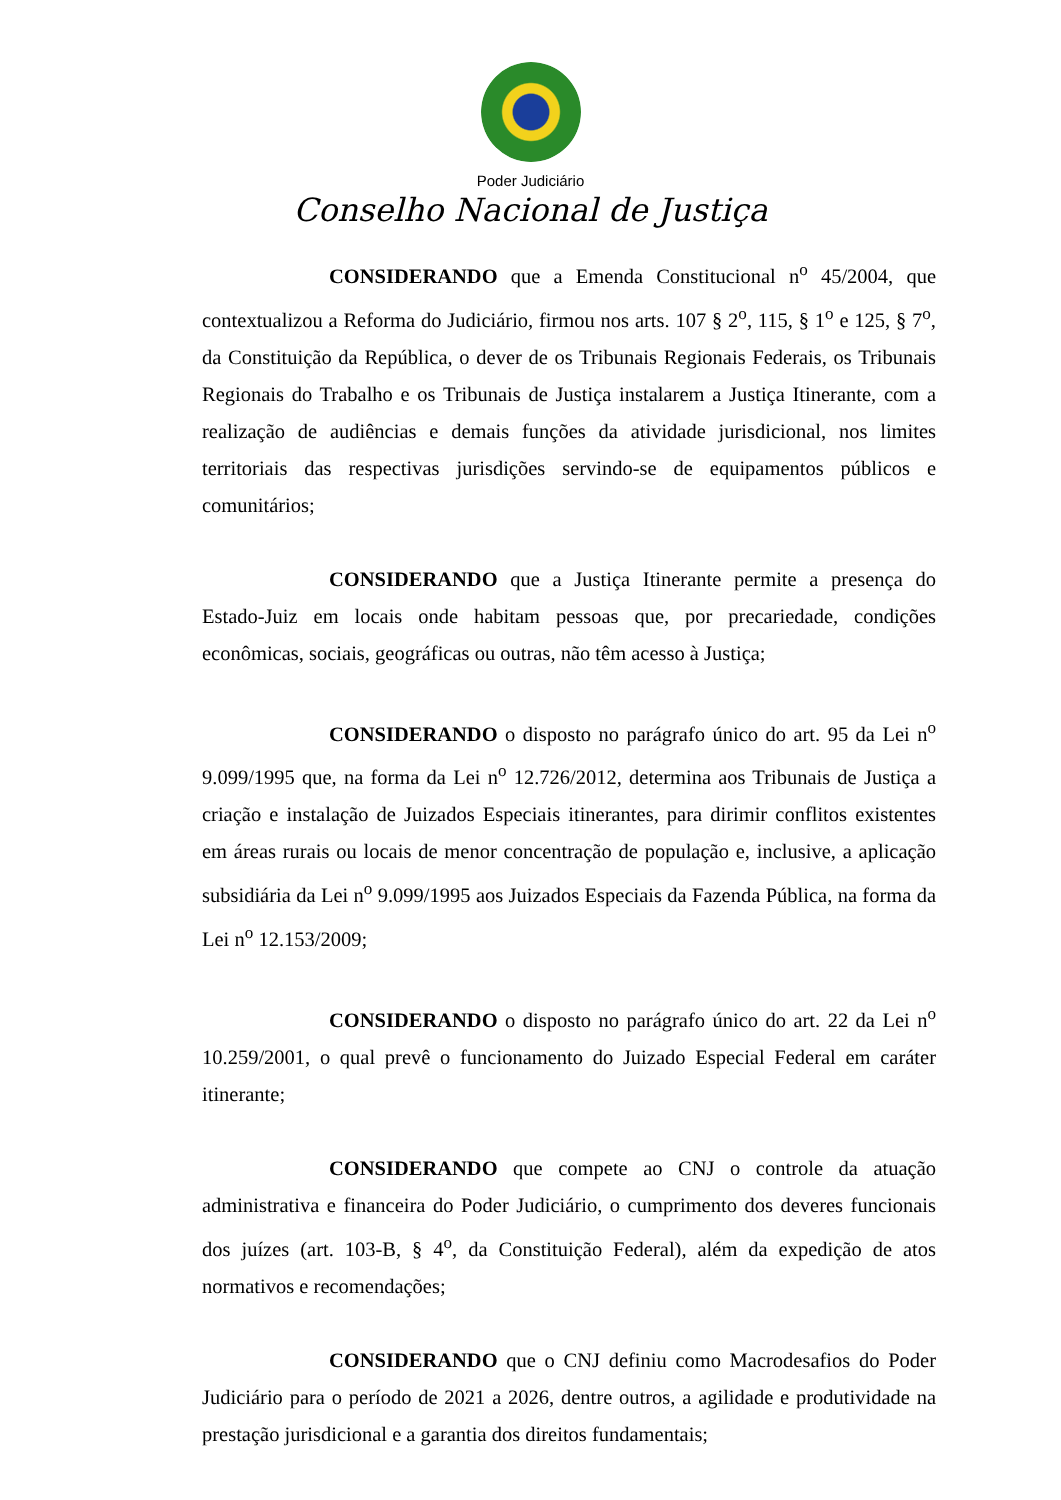Poder Judiciário
Conselho Nacional de Justiça
CONSIDERANDO que a Emenda Constitucional n<sup>o</sup> 45/2004, que contextualizou a Reforma do Judiciário, firmou nos arts. 107 § 2<sup>o</sup>, 115, § 1<sup>o</sup> e 125, § 7<sup>o</sup>, da Constituição da República, o dever de os Tribunais Regionais Federais, os Tribunais Regionais do Trabalho e os Tribunais de Justiça instalarem a Justiça Itinerante, com a realização de audiências e demais funções da atividade jurisdicional, nos limites territoriais das respectivas jurisdições servindo-se de equipamentos públicos e comunitários;
CONSIDERANDO que a Justiça Itinerante permite a presença do Estado-Juiz em locais onde habitam pessoas que, por precariedade, condições econômicas, sociais, geográficas ou outras, não têm acesso à Justiça;
CONSIDERANDO o disposto no parágrafo único do art. 95 da Lei n<sup>o</sup> 9.099/1995 que, na forma da Lei n<sup>o</sup> 12.726/2012, determina aos Tribunais de Justiça a criação e instalação de Juizados Especiais itinerantes, para dirimir conflitos existentes em áreas rurais ou locais de menor concentração de população e, inclusive, a aplicação subsidiária da Lei n<sup>o</sup> 9.099/1995 aos Juizados Especiais da Fazenda Pública, na forma da Lei n<sup>o</sup> 12.153/2009;
CONSIDERANDO o disposto no parágrafo único do art. 22 da Lei n<sup>o</sup> 10.259/2001, o qual prevê o funcionamento do Juizado Especial Federal em caráter itinerante;
CONSIDERANDO que compete ao CNJ o controle da atuação administrativa e financeira do Poder Judiciário, o cumprimento dos deveres funcionais dos juízes (art. 103-B, § 4<sup>o</sup>, da Constituição Federal), além da expedição de atos normativos e recomendações;
CONSIDERANDO que o CNJ definiu como Macrodesafios do Poder Judiciário para o período de 2021 a 2026, dentre outros, a agilidade e produtividade na prestação jurisdicional e a garantia dos direitos fundamentais;